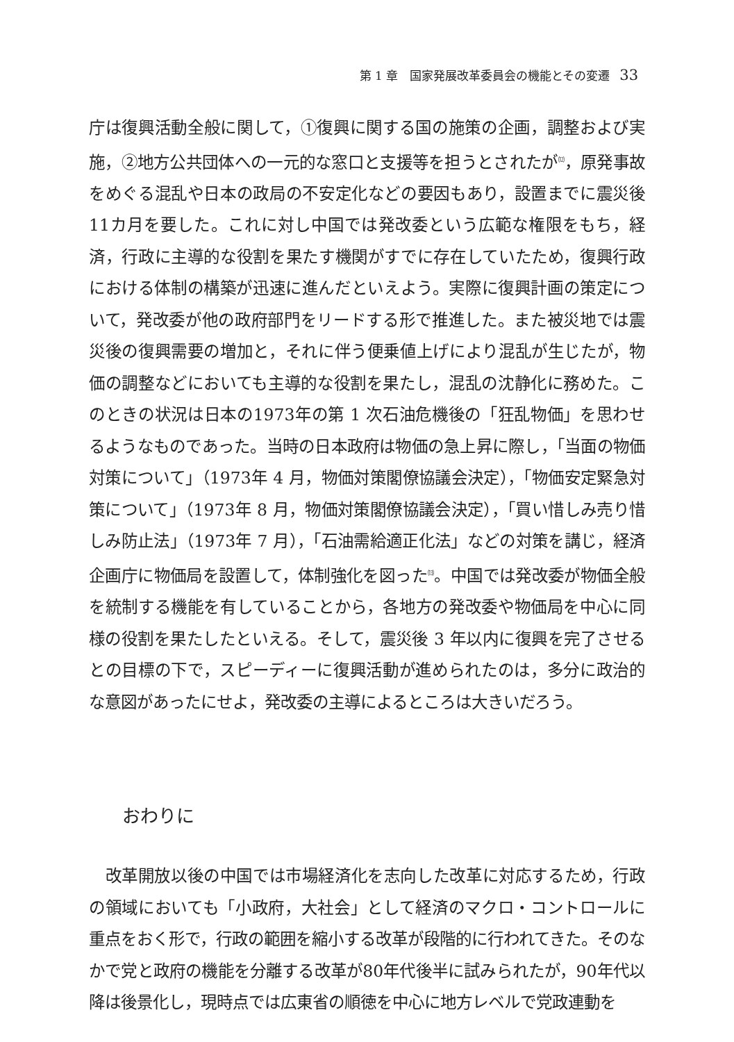第 1 章　国家発展改革委員会の機能とその変遷 33
庁は復興活動全般に関して，①復興に関する国の施策の企画，調整および実施，②地方公共団体への一元的な窓口と支援等を担うとされたが<sup>⑿</sup>，原発事故をめぐる混乱や日本の政局の不安定化などの要因もあり，設置までに震災後11カ月を要した。これに対し中国では発改委という広範な権限をもち，経済，行政に主導的な役割を果たす機関がすでに存在していたため，復興行政における体制の構築が迅速に進んだといえよう。実際に復興計画の策定について，発改委が他の政府部門をリードする形で推進した。また被災地では震災後の復興需要の増加と，それに伴う便乗値上げにより混乱が生じたが，物価の調整などにおいても主導的な役割を果たし，混乱の沈静化に務めた。このときの状況は日本の1973年の第 1 次石油危機後の「狂乱物価」を思わせるようなものであった。当時の日本政府は物価の急上昇に際し，「当面の物価対策について」（1973年 4 月，物価対策閣僚協議会決定），「物価安定緊急対策について」（1973年 8 月，物価対策閣僚協議会決定），「買い惜しみ売り惜しみ防止法」（1973年 7 月），「石油需給適正化法」などの対策を講じ，経済企画庁に物価局を設置して，体制強化を図った<sup>⒀</sup>。中国では発改委が物価全般を統制する機能を有していることから，各地方の発改委や物価局を中心に同様の役割を果たしたといえる。そして，震災後 3 年以内に復興を完了させるとの目標の下で，スピーディーに復興活動が進められたのは，多分に政治的な意図があったにせよ，発改委の主導によるところは大きいだろう。
おわりに
改革開放以後の中国では市場経済化を志向した改革に対応するため，行政の領域においても「小政府，大社会」として経済のマクロ・コントロールに重点をおく形で，行政の範囲を縮小する改革が段階的に行われてきた。そのなかで党と政府の機能を分離する改革が80年代後半に試みられたが，90年代以降は後景化し，現時点では広東省の順徳を中心に地方レベルで党政連動を